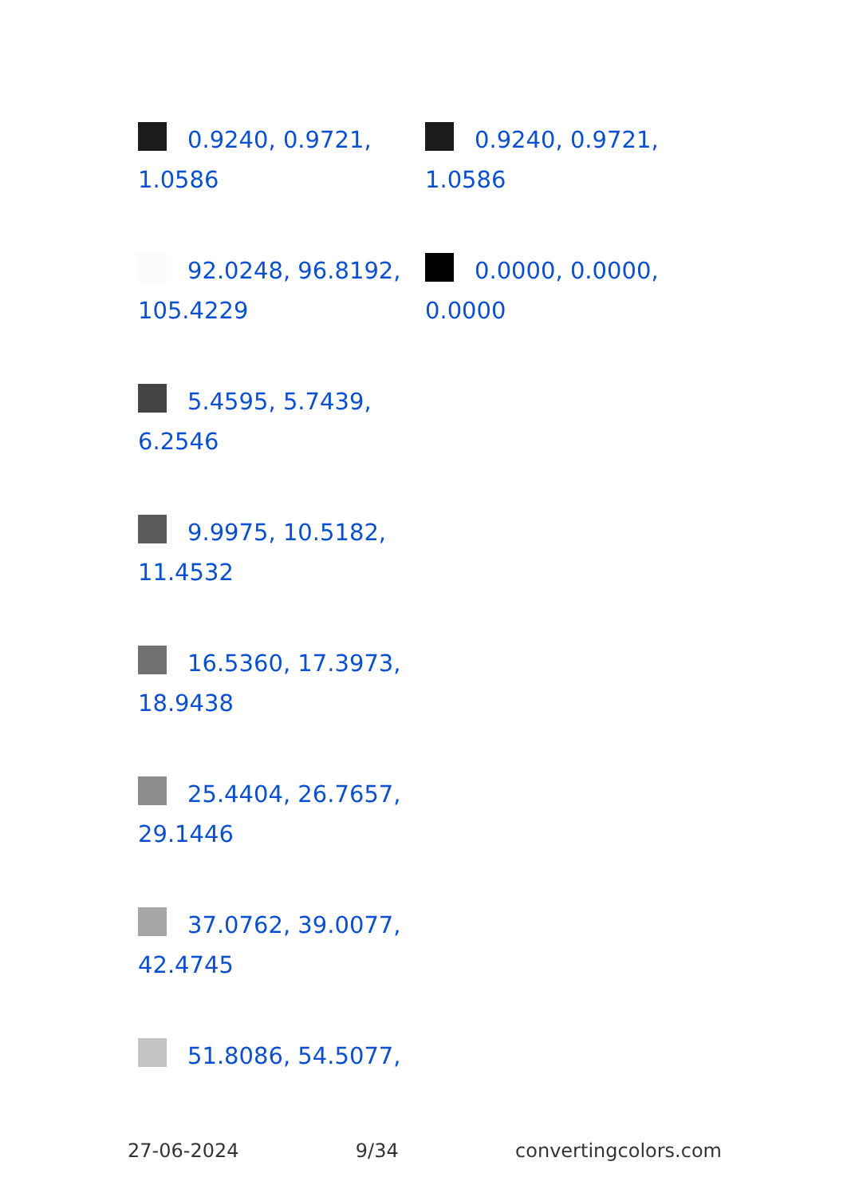0.9240, 0.9721,
1.0586
92.0248, 96.8192,
105.4229
5.4595, 5.7439,
6.2546
9.9975, 10.5182,
11.4532
16.5360, 17.3973,
18.9438
25.4404, 26.7657,
29.1446
37.0762, 39.0077,
42.4745
51.8086, 54.5077,
0.9240, 0.9721,
1.0586
0.0000, 0.0000,
0.0000
27-06-2024 9/34 convertingcolors.com